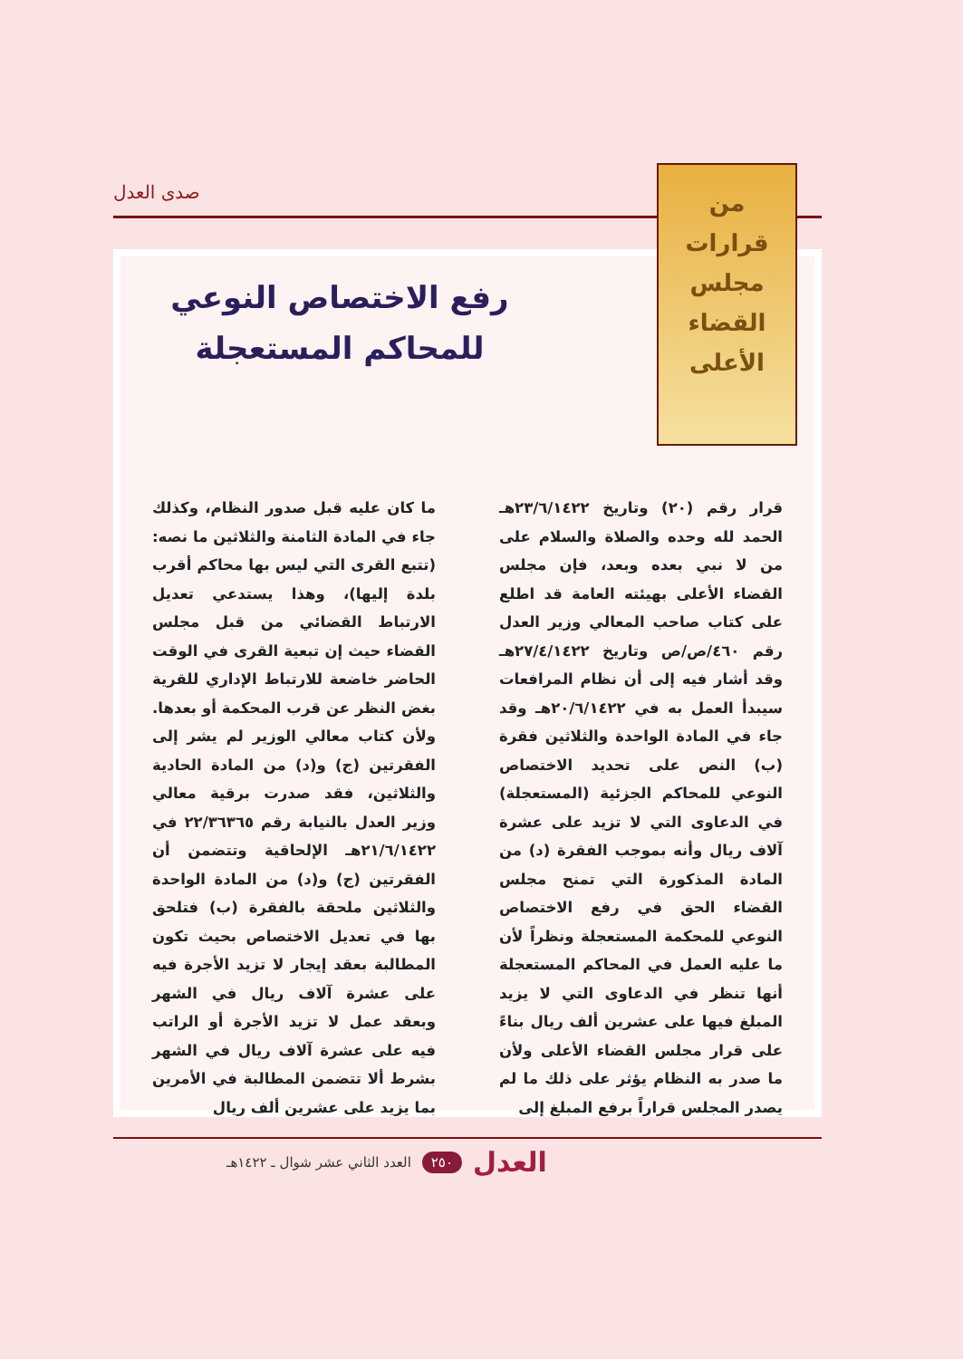صدى العدل
من
قرارات
مجلس
القضاء
الأعلى
رفع الاختصاص النوعي
للمحاكم المستعجلة
قرار رقم (٢٠) وتاريخ ٢٣/٦/١٤٢٢هـ الحمد لله وحده والصلاة والسلام على من لا نبي بعده وبعد، فإن مجلس القضاء الأعلى بهيئته العامة قد اطلع على كتاب صاحب المعالي وزير العدل رقم ٤٦٠/ص/ص وتاريخ ٢٧/٤/١٤٢٢هـ وقد أشار فيه إلى أن نظام المرافعات سيبدأ العمل به في ٢٠/٦/١٤٢٢هـ وقد جاء في المادة الواحدة والثلاثين فقرة (ب) النص على تحديد الاختصاص النوعي للمحاكم الجزئية (المستعجلة) في الدعاوى التي لا تزيد على عشرة آلاف ريال وأنه بموجب الفقرة (د) من المادة المذكورة التي تمنح مجلس القضاء الحق في رفع الاختصاص النوعي للمحكمة المستعجلة ونظراً لأن ما عليه العمل في المحاكم المستعجلة أنها تنظر في الدعاوى التي لا يزيد المبلغ فيها على عشرين ألف ريال بناءً على قرار مجلس القضاء الأعلى ولأن ما صدر به النظام يؤثر على ذلك ما لم يصدر المجلس قراراً برفع المبلغ إلى
ما كان عليه قبل صدور النظام، وكذلك جاء في المادة الثامنة والثلاثين ما نصه: (تتبع القرى التي ليس بها محاكم أقرب بلدة إليها)، وهذا يستدعي تعديل الارتباط القضائي من قبل مجلس القضاء حيث إن تبعية القرى في الوقت الحاضر خاضعة للارتباط الإداري للقرية بغض النظر عن قرب المحكمة أو بعدها. ولأن كتاب معالي الوزير لم يشر إلى الفقرتين (ج) و(د) من المادة الحادية والثلاثين، فقد صدرت برقية معالي وزير العدل بالنيابة رقم ٢٢/٣٦٣٦٥ في ٢١/٦/١٤٢٢هـ الإلحاقية وتتضمن أن الفقرتين (ج) و(د) من المادة الواحدة والثلاثين ملحقة بالفقرة (ب) فتلحق بها في تعديل الاختصاص بحيث تكون المطالبة بعقد إيجار لا تزيد الأجرة فيه على عشرة آلاف ريال في الشهر وبعقد عمل لا تزيد الأجرة أو الراتب فيه على عشرة آلاف ريال في الشهر بشرط ألا تتضمن المطالبة في الأمرين بما يزيد على عشرين ألف ريال
العدل ٢٥٠ العدد الثاني عشر شوال ـ ١٤٢٢هـ